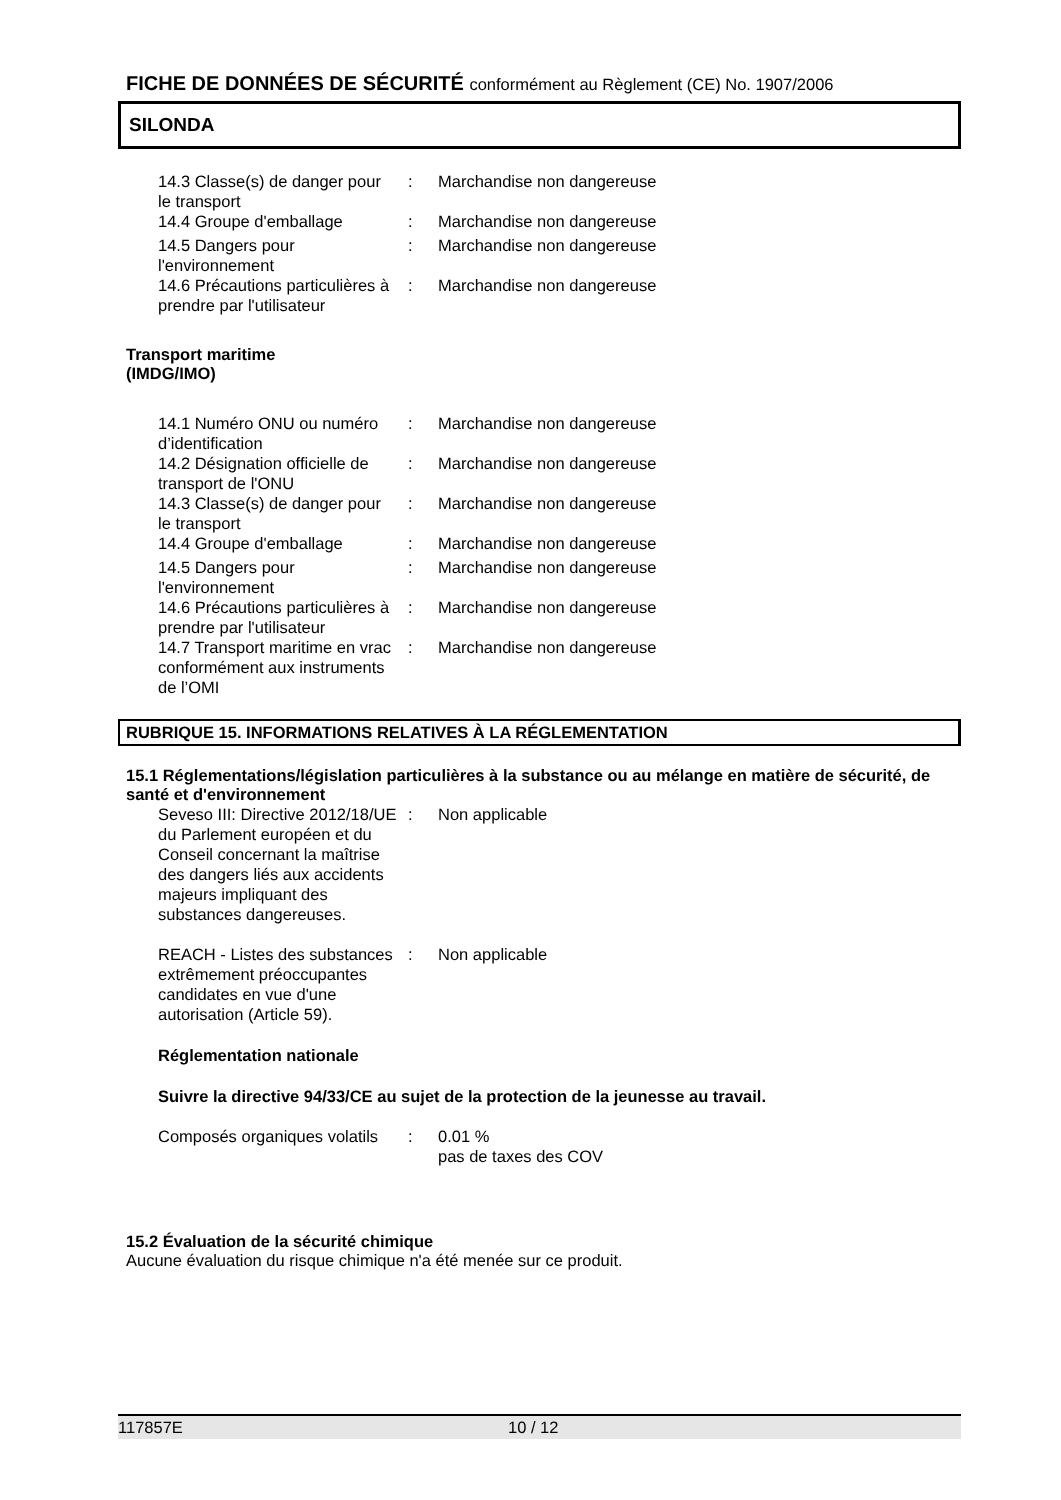FICHE DE DONNÉES DE SÉCURITÉ conformément au Règlement (CE) No. 1907/2006
SILONDA
| 14.3 Classe(s) de danger pour le transport | : | Marchandise non dangereuse |
| 14.4 Groupe d'emballage | : | Marchandise non dangereuse |
| 14.5 Dangers pour l'environnement | : | Marchandise non dangereuse |
| 14.6 Précautions particulières à prendre par l'utilisateur | : | Marchandise non dangereuse |
Transport maritime
(IMDG/IMO)
| 14.1 Numéro ONU ou numéro d’identification | : | Marchandise non dangereuse |
| 14.2 Désignation officielle de transport de l'ONU | : | Marchandise non dangereuse |
| 14.3 Classe(s) de danger pour le transport | : | Marchandise non dangereuse |
| 14.4 Groupe d'emballage | : | Marchandise non dangereuse |
| 14.5 Dangers pour l'environnement | : | Marchandise non dangereuse |
| 14.6 Précautions particulières à prendre par l'utilisateur | : | Marchandise non dangereuse |
| 14.7 Transport maritime en vrac conformément aux instruments de l’OMI | : | Marchandise non dangereuse |
RUBRIQUE 15. INFORMATIONS RELATIVES À LA RÉGLEMENTATION
15.1 Réglementations/législation particulières à la substance ou au mélange en matière de sécurité, de santé et d'environnement
| Seveso III: Directive 2012/18/UE du Parlement européen et du Conseil concernant la maîtrise des dangers liés aux accidents majeurs impliquant des substances dangereuses. | : | Non applicable |
| REACH - Listes des substances extrêmement préoccupantes candidates en vue d'une autorisation (Article 59). | : | Non applicable |
Réglementation nationale
Suivre la directive 94/33/CE au sujet de la protection de la jeunesse au travail.
| Composés organiques volatils | : | 0.01 % pas de taxes des COV |
15.2 Évaluation de la sécurité chimique
Aucune évaluation du risque chimique n'a été menée sur ce produit.
117857E 10 / 12